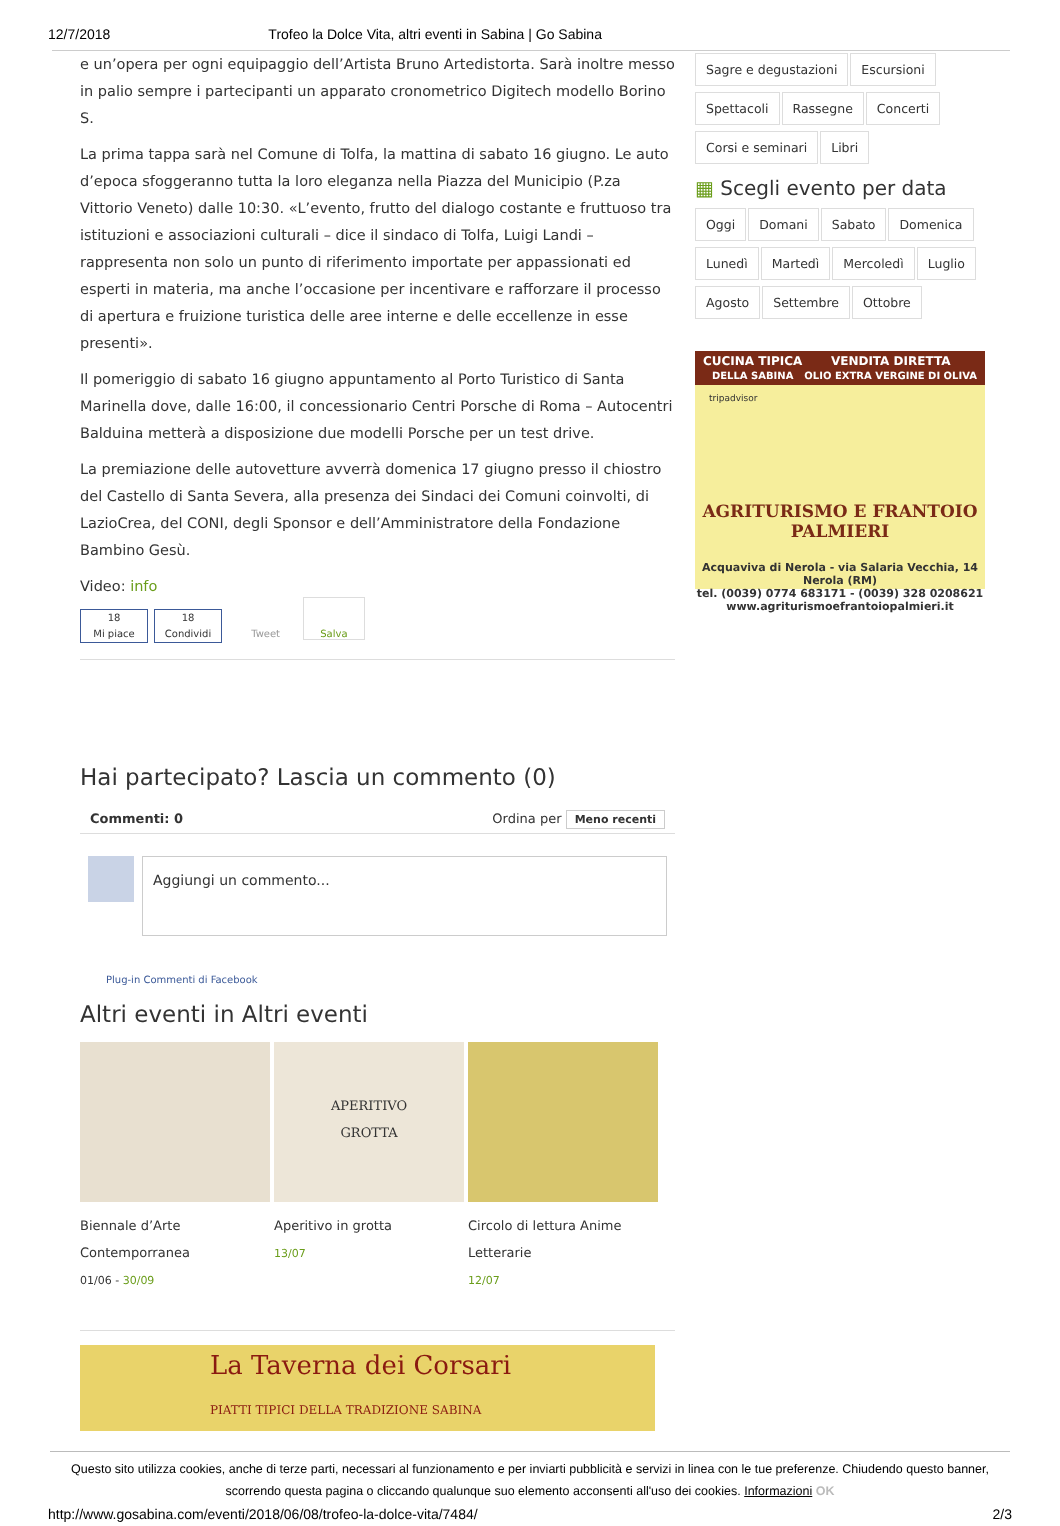12/7/2018 Trofeo la Dolce Vita, altri eventi in Sabina | Go Sabina
e un’opera per ogni equipaggio dell’Artista Bruno Artedistorta. Sarà inoltre messo in palio sempre i partecipanti un apparato cronometrico Digitech modello Borino S.
La prima tappa sarà nel Comune di Tolfa, la mattina di sabato 16 giugno. Le auto d’epoca sfoggeranno tutta la loro eleganza nella Piazza del Municipio (P.za Vittorio Veneto) dalle 10:30. «L’evento, frutto del dialogo costante e fruttuoso tra istituzioni e associazioni culturali – dice il sindaco di Tolfa, Luigi Landi – rappresenta non solo un punto di riferimento importate per appassionati ed esperti in materia, ma anche l’occasione per incentivare e rafforzare il processo di apertura e fruizione turistica delle aree interne e delle eccellenze in esse presenti».
Il pomeriggio di sabato 16 giugno appuntamento al Porto Turistico di Santa Marinella dove, dalle 16:00, il concessionario Centri Porsche di Roma – Autocentri Balduina metterà a disposizione due modelli Porsche per un test drive.
La premiazione delle autovetture avverrà domenica 17 giugno presso il chiostro del Castello di Santa Severa, alla presenza dei Sindaci dei Comuni coinvolti, di LazioCrea, del CONI, degli Sponsor e dell’Amministratore della Fondazione Bambino Gesù.
Video: info
18
Mi piace 18
Condividi Tweet Salva
Hai partecipato? Lascia un commento (0)
Commenti: 0 Ordina per Meno recenti
Aggiungi un commento...
Plug-in Commenti di Facebook
Altri eventi in Altri eventi
Biennale d’Arte Contemporranea
01/06 - 30/09
APERITIVO
GROTTA
Aperitivo in grotta
13/07
Circolo di lettura Anime Letterarie
12/07
La Taverna dei Corsari
PIATTI TIPICI DELLA TRADIZIONE SABINA
Sagre e degustazioni Escursioni
Spettacoli Rassegne Concerti
Corsi e seminari Libri
▦ Scegli evento per data
Oggi Domani Sabato Domenica
Lunedì Martedì Mercoledì Luglio
Agosto Settembre Ottobre
CUCINA TIPICA
DELLA SABINA VENDITA DIRETTA
OLIO EXTRA VERGINE DI OLIVA
tripadvisor
AGRITURISMO E FRANTOIO
PALMIERI
Acquaviva di Nerola - via Salaria Vecchia, 14 Nerola (RM)
tel. (0039) 0774 683171 - (0039) 328 0208621
www.agriturismoefrantoiopalmieri.it
Questo sito utilizza cookies, anche di terze parti, necessari al funzionamento e per inviarti pubblicità e servizi in linea con le tue preferenze. Chiudendo questo banner,
scorrendo questa pagina o cliccando qualunque suo elemento acconsenti all'uso dei cookies. Informazioni OK
http://www.gosabina.com/eventi/2018/06/08/trofeo-la-dolce-vita/7484/ 2/3